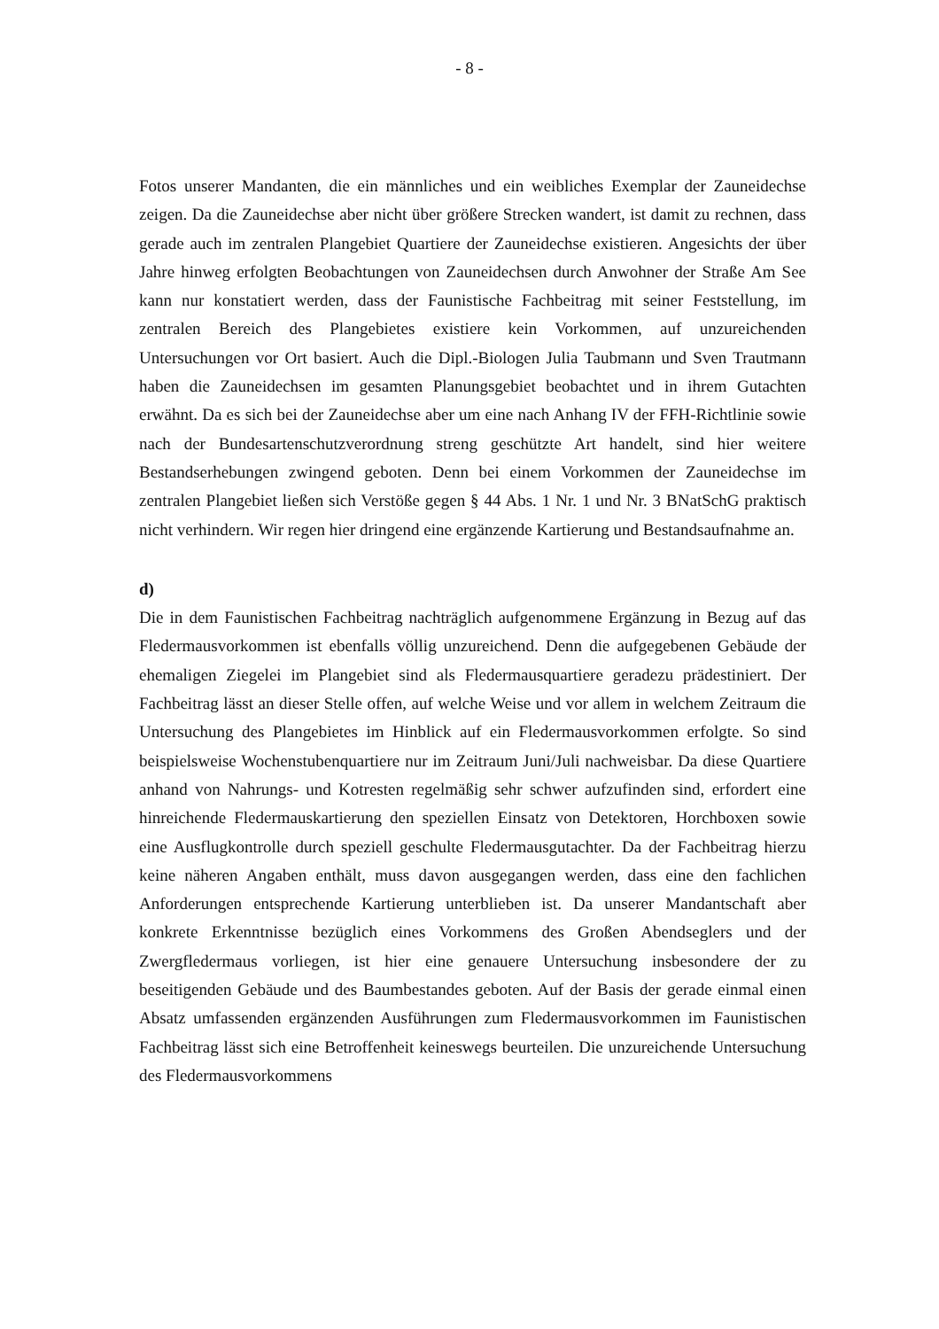- 8 -
Fotos unserer Mandanten, die ein männliches und ein weibliches Exemplar der Zaun­eidechse zeigen. Da die Zauneidechse aber nicht über größere Strecken wandert, ist damit zu rechnen, dass gerade auch im zentralen Plangebiet Quartiere der Zauneidech­se existieren. Angesichts der über Jahre hinweg erfolgten Beobachtungen von Zaun­eidechsen durch Anwohner der Straße Am See kann nur konstatiert werden, dass der Faunistische Fachbeitrag mit seiner Feststellung, im zentralen Bereich des Plangebie­tes existiere kein Vorkommen, auf unzureichenden Untersuchungen vor Ort basiert. Auch die Dipl.-Biologen Julia Taubmann und Sven Trautmann haben die Zauneidech­sen im gesamten Planungsgebiet beobachtet und in ihrem Gutachten erwähnt. Da es sich bei der Zauneidechse aber um eine nach Anhang IV der FFH-Richtlinie sowie nach der Bundesartenschutzverordnung streng geschützte Art handelt, sind hier weitere Bestandserhebungen zwingend geboten. Denn bei einem Vorkommen der Zauneidech­se im zentralen Plangebiet ließen sich Verstöße gegen § 44 Abs. 1 Nr. 1 und Nr. 3 BNatSchG praktisch nicht verhindern. Wir regen hier dringend eine ergänzende Kar­tierung und Bestandsaufnahme an.
d)
Die in dem Faunistischen Fachbeitrag nachträglich aufgenommene Ergänzung in Be­zug auf das Fledermausvorkommen ist ebenfalls völlig unzureichend. Denn die aufge­gebenen Gebäude der ehemaligen Ziegelei im Plangebiet sind als Fledermausquartiere geradezu prädestiniert. Der Fachbeitrag lässt an dieser Stelle offen, auf welche Weise und vor allem in welchem Zeitraum die Untersuchung des Plangebietes im Hinblick auf ein Fledermausvorkommen erfolgte. So sind beispielsweise Wochenstubenquartie­re nur im Zeitraum Juni/Juli nachweisbar. Da diese Quartiere anhand von Nahrungs- und Kotresten regelmäßig sehr schwer aufzufinden sind, erfordert eine hinreichende Fledermauskartierung den speziellen Einsatz von Detektoren, Horchboxen sowie eine Ausflugkontrolle durch speziell geschulte Fledermausgutachter. Da der Fachbeitrag hierzu keine näheren Angaben enthält, muss davon ausgegangen werden, dass eine den fachlichen Anforderungen entsprechende Kartierung unterblieben ist. Da unserer Man­dantschaft aber konkrete Erkenntnisse bezüglich eines Vorkommens des Großen Abendseglers und der Zwergfledermaus vorliegen, ist hier eine genauere Untersuchung insbesondere der zu beseitigenden Gebäude und des Baumbestandes geboten. Auf der Basis der gerade einmal einen Absatz umfassenden ergänzenden Ausführungen zum Fledermausvorkommen im Faunistischen Fachbeitrag lässt sich eine Betroffenheit kei­neswegs beurteilen. Die unzureichende Untersuchung des Fledermausvorkommens